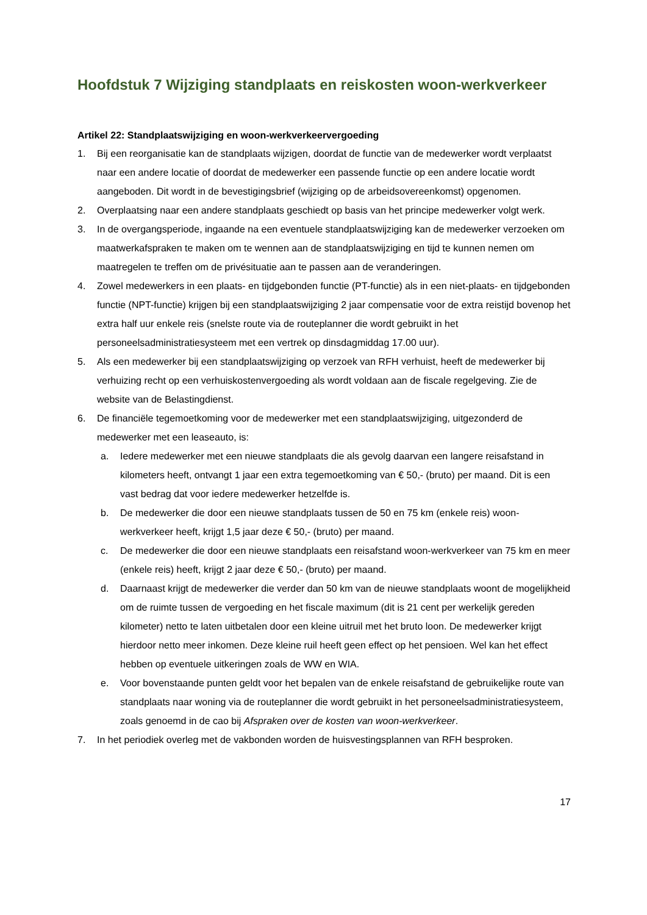Hoofdstuk 7 Wijziging standplaats en reiskosten woon-werkverkeer
Artikel 22: Standplaatswijziging en woon-werkverkeervergoeding
1. Bij een reorganisatie kan de standplaats wijzigen, doordat de functie van de medewerker wordt verplaatst naar een andere locatie of doordat de medewerker een passende functie op een andere locatie wordt aangeboden. Dit wordt in de bevestigingsbrief (wijziging op de arbeidsovereenkomst) opgenomen.
2. Overplaatsing naar een andere standplaats geschiedt op basis van het principe medewerker volgt werk.
3. In de overgangsperiode, ingaande na een eventuele standplaatswijziging kan de medewerker verzoeken om maatwerkafspraken te maken om te wennen aan de standplaatswijziging en tijd te kunnen nemen om maatregelen te treffen om de privésituatie aan te passen aan de veranderingen.
4. Zowel medewerkers in een plaats- en tijdgebonden functie (PT-functie) als in een niet-plaats- en tijdgebonden functie (NPT-functie) krijgen bij een standplaatswijziging 2 jaar compensatie voor de extra reistijd bovenop het extra half uur enkele reis (snelste route via de routeplanner die wordt gebruikt in het personeelsadministratiesysteem met een vertrek op dinsdagmiddag 17.00 uur).
5. Als een medewerker bij een standplaatswijziging op verzoek van RFH verhuist, heeft de medewerker bij verhuizing recht op een verhuiskostenvergoeding als wordt voldaan aan de fiscale regelgeving. Zie de website van de Belastingdienst.
6. De financiële tegemoetkoming voor de medewerker met een standplaatswijziging, uitgezonderd de medewerker met een leaseauto, is:
a. Iedere medewerker met een nieuwe standplaats die als gevolg daarvan een langere reisafstand in kilometers heeft, ontvangt 1 jaar een extra tegemoetkoming van € 50,- (bruto) per maand. Dit is een vast bedrag dat voor iedere medewerker hetzelfde is.
b. De medewerker die door een nieuwe standplaats tussen de 50 en 75 km (enkele reis) woon-werkverkeer heeft, krijgt 1,5 jaar deze € 50,- (bruto) per maand.
c. De medewerker die door een nieuwe standplaats een reisafstand woon-werkverkeer van 75 km en meer (enkele reis) heeft, krijgt 2 jaar deze € 50,- (bruto) per maand.
d. Daarnaast krijgt de medewerker die verder dan 50 km van de nieuwe standplaats woont de mogelijkheid om de ruimte tussen de vergoeding en het fiscale maximum (dit is 21 cent per werkelijk gereden kilometer) netto te laten uitbetalen door een kleine uitruil met het bruto loon. De medewerker krijgt hierdoor netto meer inkomen. Deze kleine ruil heeft geen effect op het pensioen. Wel kan het effect hebben op eventuele uitkeringen zoals de WW en WIA.
e. Voor bovenstaande punten geldt voor het bepalen van de enkele reisafstand de gebruikelijke route van standplaats naar woning via de routeplanner die wordt gebruikt in het personeelsadministratiesysteem, zoals genoemd in de cao bij Afspraken over de kosten van woon-werkverkeer.
7. In het periodiek overleg met de vakbonden worden de huisvestingsplannen van RFH besproken.
17